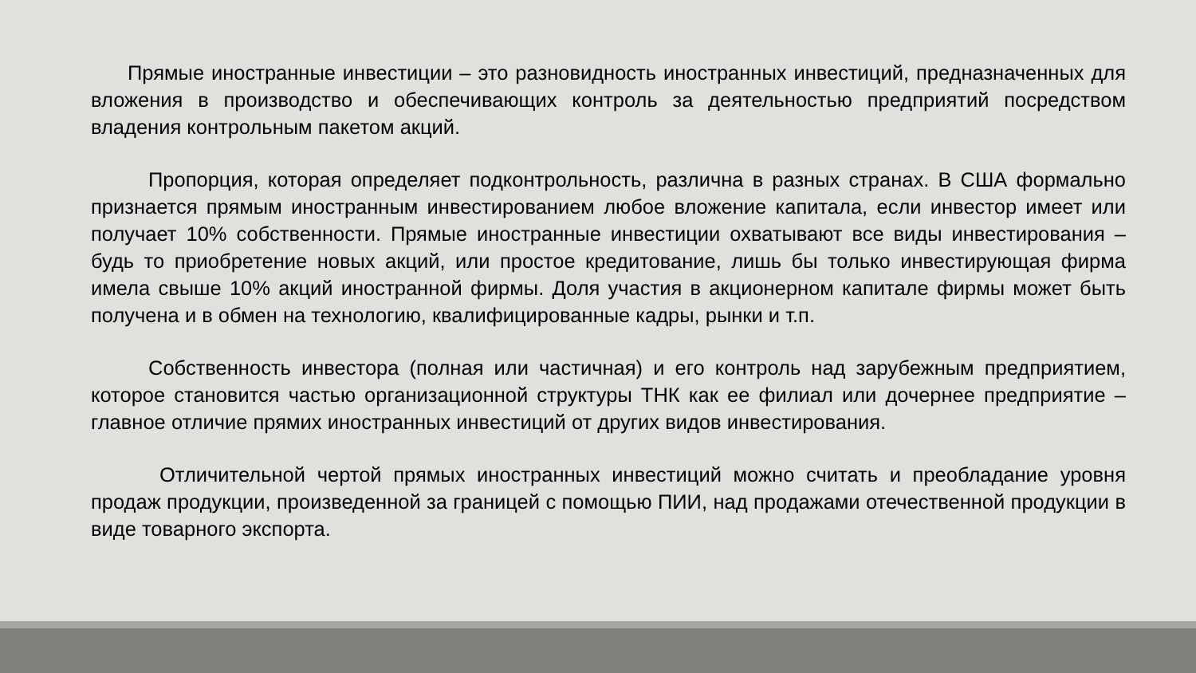Прямые иностранные инвестиции – это разновидность иностранных инвестиций, предназначенных для вложения в производство и обеспечивающих контроль за деятельностью предприятий посредством владения контрольным пакетом акций.
Пропорция, которая определяет подконтрольность, различна в разных странах. В США формально признается прямым иностранным инвестированием любое вложение капитала, если инвестор имеет или получает 10% собственности. Прямые иностранные инвестиции охватывают все виды инвестирования – будь то приобретение новых акций, или простое кредитование, лишь бы только инвестирующая фирма имела свыше 10% акций иностранной фирмы. Доля участия в акционерном капитале фирмы может быть получена и в обмен на технологию, квалифицированные кадры, рынки и т.п.
Собственность инвестора (полная или частичная) и его контроль над зарубежным предприятием, которое становится частью организационной структуры ТНК как ее филиал или дочернее предприятие – главное отличие прямих иностранных инвестиций от других видов инвестирования.
Отличительной чертой прямых иностранных инвестиций можно считать и преобладание уровня продаж продукции, произведенной за границей с помощью ПИИ, над продажами отечественной продукции в виде товарного экспорта.